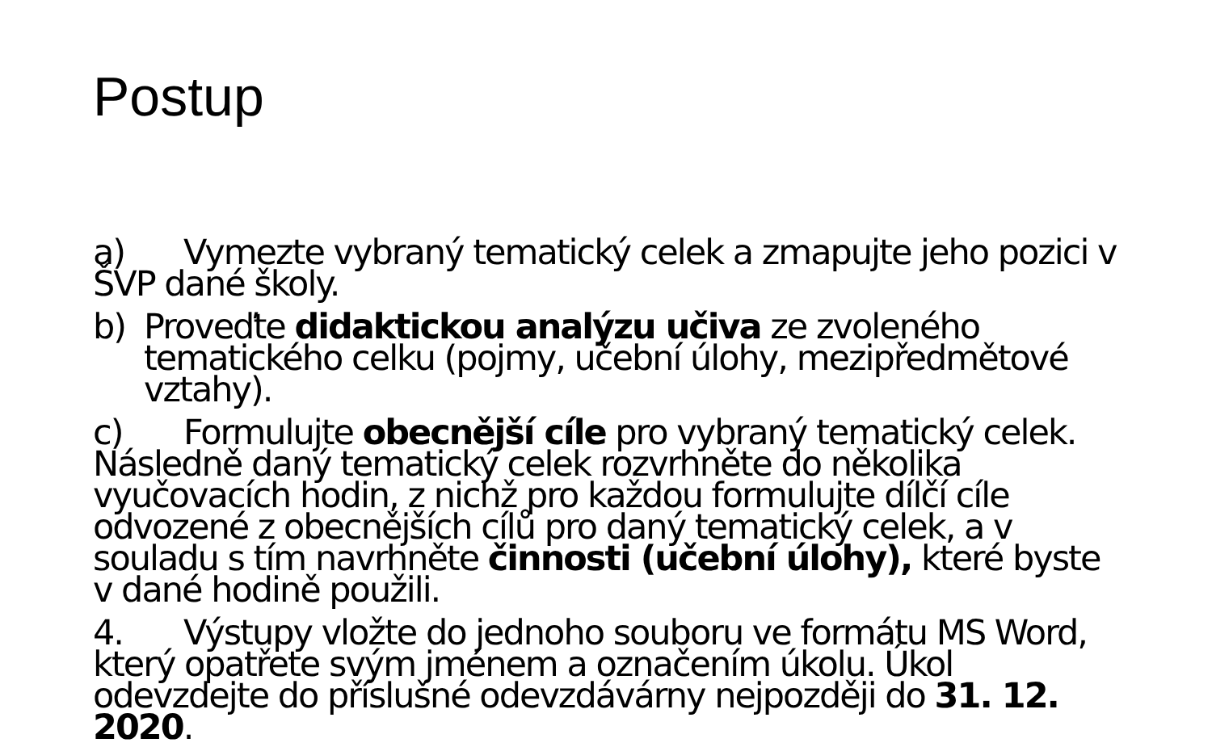Postup
a) Vymezte vybraný tematický celek a zmapujte jeho pozici v ŠVP dané školy.
b) Proveďte didaktickou analýzu učiva ze zvoleného tematického celku (pojmy, učební úlohy, mezipředmětové vztahy).
c) Formulujte obecnější cíle pro vybraný tematický celek. Následně daný tematický celek rozvrhněte do několika vyučovacích hodin, z nichž pro každou formulujte dílčí cíle odvozené z obecnějších cílů pro daný tematický celek, a v souladu s tím navrhněte činnosti (učební úlohy), které byste v dané hodině použili.
4. Výstupy vložte do jednoho souboru ve formátu MS Word, který opatřete svým jménem a označením úkolu. Úkol odevzdejte do příslušné odevzdávárny nejpozději do 31. 12. 2020.